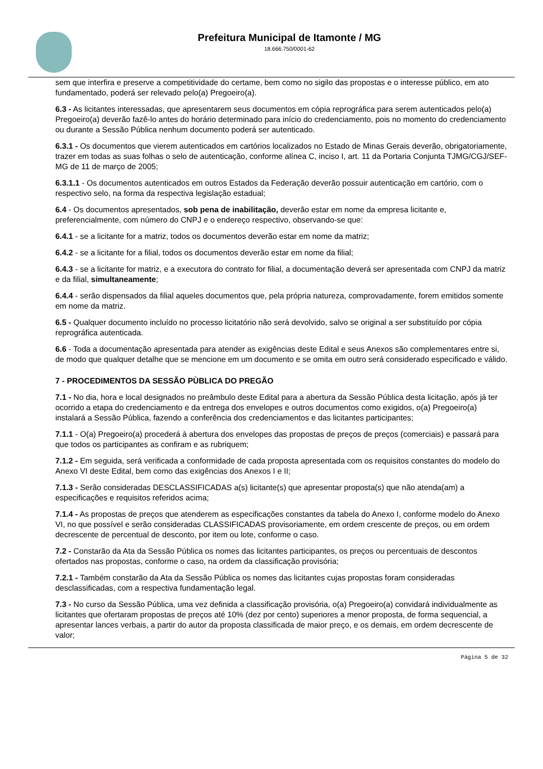Prefeitura Municipal de Itamonte / MG
18.666.750/0001-62
sem que interfira e preserve a competitividade do certame, bem como no sigilo das propostas e o interesse público, em ato fundamentado, poderá ser relevado pelo(a) Pregoeiro(a).
6.3 - As licitantes interessadas, que apresentarem seus documentos em cópia reprográfica para serem autenticados pelo(a) Pregoeiro(a) deverão fazê-lo antes do horário determinado para início do credenciamento, pois no momento do credenciamento ou durante a Sessão Pública nenhum documento poderá ser autenticado.
6.3.1 - Os documentos que vierem autenticados em cartórios localizados no Estado de Minas Gerais deverão, obrigatoriamente, trazer em todas as suas folhas o selo de autenticação, conforme alínea C, inciso I, art. 11 da Portaria Conjunta TJMG/CGJ/SEF-MG de 11 de março de 2005;
6.3.1.1 - Os documentos autenticados em outros Estados da Federação deverão possuir autenticação em cartório, com o respectivo selo, na forma da respectiva legislação estadual;
6.4 - Os documentos apresentados, sob pena de inabilitação, deverão estar em nome da empresa licitante e, preferencialmente, com número do CNPJ e o endereço respectivo, observando-se que:
6.4.1 - se a licitante for a matriz, todos os documentos deverão estar em nome da matriz;
6.4.2 - se a licitante for a filial, todos os documentos deverão estar em nome da filial;
6.4.3 - se a licitante for matriz, e a executora do contrato for filial, a documentação deverá ser apresentada com CNPJ da matriz e da filial, simultaneamente;
6.4.4 - serão dispensados da filial aqueles documentos que, pela própria natureza, comprovadamente, forem emitidos somente em nome da matriz.
6.5 - Qualquer documento incluído no processo licitatório não será devolvido, salvo se original a ser substituído por cópia reprográfica autenticada.
6.6 - Toda a documentação apresentada para atender as exigências deste Edital e seus Anexos são complementares entre si, de modo que qualquer detalhe que se mencione em um documento e se omita em outro será considerado especificado e válido.
7 - PROCEDIMENTOS DA SESSÃO PÙBLICA DO PREGÃO
7.1 - No dia, hora e local designados no preâmbulo deste Edital para a abertura da Sessão Pública desta licitação, após já ter ocorrido a etapa do credenciamento e da entrega dos envelopes e outros documentos como exigidos, o(a) Pregoeiro(a) instalará a Sessão Pública, fazendo a conferência dos credenciamentos e das licitantes participantes;
7.1.1 - O(a) Pregoeiro(a) procederá à abertura dos envelopes das propostas de preços de preços (comerciais) e passará para que todos os participantes as confiram e as rubriquem;
7.1.2 - Em seguida, será verificada a conformidade de cada proposta apresentada com os requisitos constantes do modelo do Anexo VI deste Edital, bem como das exigências dos Anexos I e II;
7.1.3 - Serão consideradas DESCLASSIFICADAS a(s) licitante(s) que apresentar proposta(s) que não atenda(am) a especificações e requisitos referidos acima;
7.1.4 - As propostas de preços que atenderem as especificações constantes da tabela do Anexo I, conforme modelo do Anexo VI, no que possível e serão consideradas CLASSIFICADAS provisoriamente, em ordem crescente de preços, ou em ordem decrescente de percentual de desconto, por item ou lote, conforme o caso.
7.2 - Constarão da Ata da Sessão Pública os nomes das licitantes participantes, os preços ou percentuais de descontos ofertados nas propostas, conforme o caso, na ordem da classificação provisória;
7.2.1 - Também constarão da Ata da Sessão Pública os nomes das licitantes cujas propostas foram consideradas desclassificadas, com a respectiva fundamentação legal.
7.3 - No curso da Sessão Pública, uma vez definida a classificação provisória, o(a) Pregoeiro(a) convidará individualmente as licitantes que ofertaram propostas de preços até 10% (dez por cento) superiores a menor proposta, de forma sequencial, a apresentar lances verbais, a partir do autor da proposta classificada de maior preço, e os demais, em ordem decrescente de valor;
Página 5 de 32